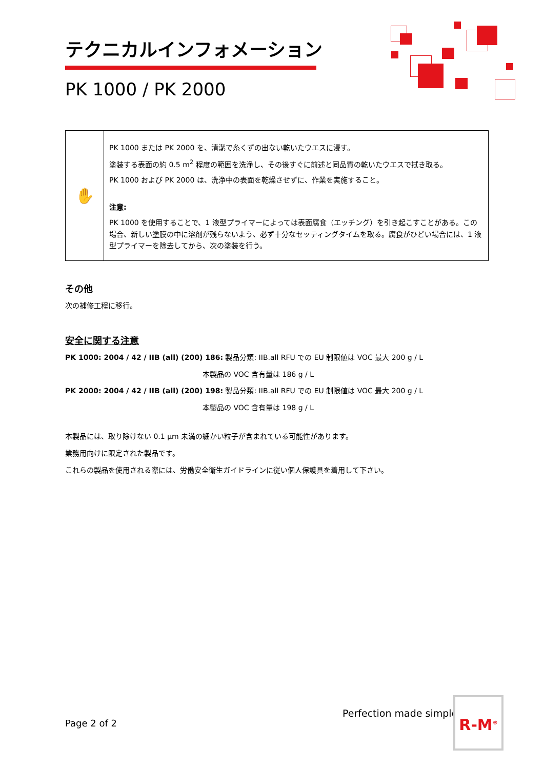テクニカルインフォメーション
PK 1000 / PK 2000
| ✋ | PK 1000 または PK 2000 を、清潔で糸くずの出ない乾いたウエスに浸す。 塗装する表面の約 0.5 m<sup>2</sup> 程度の範囲を洗浄し、その後すぐに前述と同品質の乾いたウエスで拭き取る。 PK 1000 および PK 2000 は、洗浄中の表面を乾燥させずに、作業を実施すること。 注意: PK 1000 を使用することで、1 液型プライマーによっては表面腐食（エッチング）を引き起こすことがある。この場合、新しい塗膜の中に溶剤が残らないよう、必ず十分なセッティングタイムを取る。腐食がひどい場合には、1 液型プライマーを除去してから、次の塗装を行う。 |
その他
次の補修工程に移行。
安全に関する注意
PK 1000: 2004 / 42 / IIB (all) (200) 186: 製品分類: IIB.all RFU での EU 制限値は VOC 最大 200 g / L
本製品の VOC 含有量は 186 g / L
PK 2000: 2004 / 42 / IIB (all) (200) 198: 製品分類: IIB.all RFU での EU 制限値は VOC 最大 200 g / L
本製品の VOC 含有量は 198 g / L
本製品には、取り除けない 0.1 μm 未満の細かい粒子が含まれている可能性があります。
業務用向けに限定された製品です。
これらの製品を使用される際には、労働安全衛生ガイドラインに従い個人保護具を着用して下さい。
Page 2 of 2
Perfection made simple R-M<sup>®</sup>